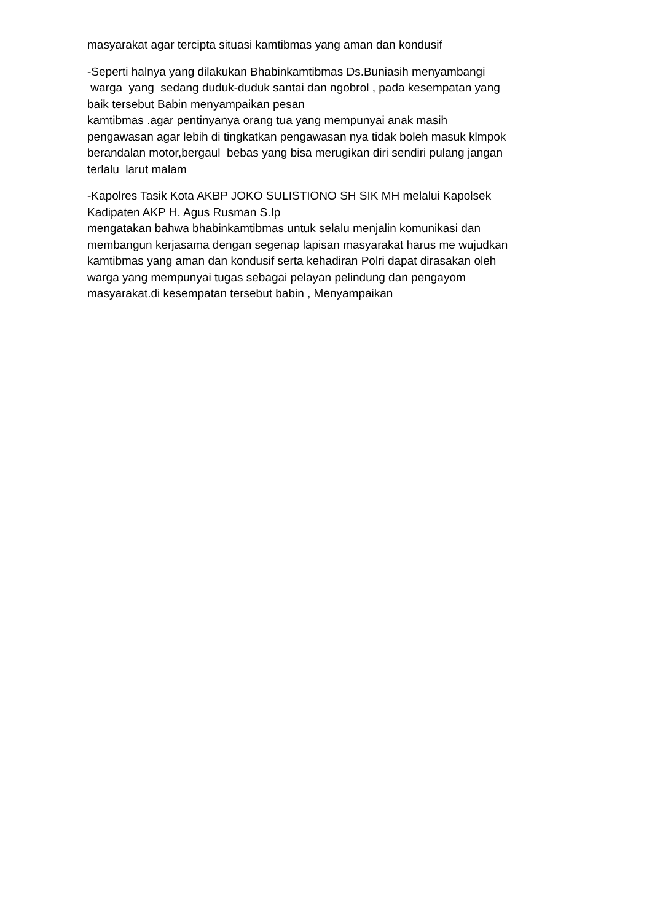masyarakat agar tercipta situasi kamtibmas yang aman dan kondusif
-Seperti halnya yang dilakukan Bhabinkamtibmas Ds.Buniasih menyambangi
warga yang sedang duduk-duduk santai dan ngobrol , pada kesempatan yang
baik tersebut Babin menyampaikan pesan
kamtibmas .agar pentinyanya orang tua yang mempunyai anak masih
pengawasan agar lebih di tingkatkan pengawasan nya tidak boleh masuk klmpok
berandalan motor,bergaul bebas yang bisa merugikan diri sendiri pulang jangan
terlalu larut malam
-Kapolres Tasik Kota AKBP JOKO SULISTIONO SH SIK MH melalui Kapolsek
Kadipaten AKP H. Agus Rusman S.Ip
mengatakan bahwa bhabinkamtibmas untuk selalu menjalin komunikasi dan
membangun kerjasama dengan segenap lapisan masyarakat harus me wujudkan
kamtibmas yang aman dan kondusif serta kehadiran Polri dapat dirasakan oleh
warga yang mempunyai tugas sebagai pelayan pelindung dan pengayom
masyarakat.di kesempatan tersebut babin , Menyampaikan